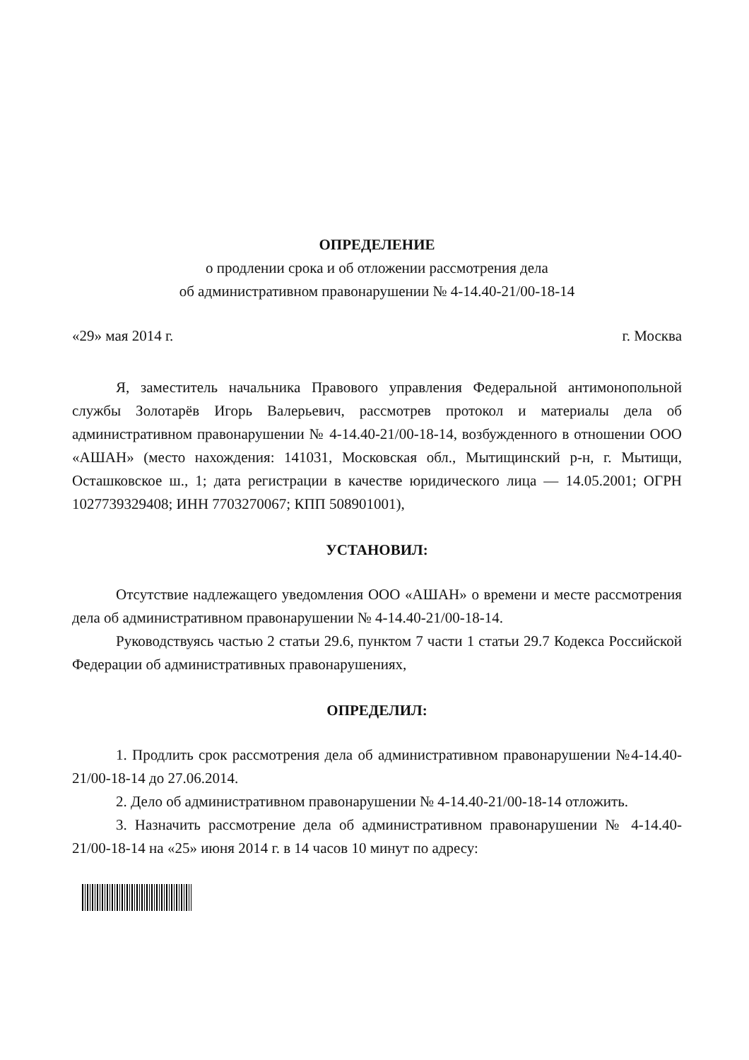ОПРЕДЕЛЕНИЕ
о продлении срока и об отложении рассмотрения дела
об административном правонарушении № 4-14.40-21/00-18-14
«29» мая 2014 г. г. Москва
Я, заместитель начальника Правового управления Федеральной антимонопольной службы Золотарёв Игорь Валерьевич, рассмотрев протокол и материалы дела об административном правонарушении № 4-14.40-21/00-18-14, возбужденного в отношении ООО «АШАН» (место нахождения: 141031, Московская обл., Мытищинский р-н, г. Мытищи, Осташковское ш., 1; дата регистрации в качестве юридического лица — 14.05.2001; ОГРН 1027739329408; ИНН 7703270067; КПП 508901001),
УСТАНОВИЛ:
Отсутствие надлежащего уведомления ООО «АШАН» о времени и месте рассмотрения дела об административном правонарушении № 4-14.40-21/00-18-14.
Руководствуясь частью 2 статьи 29.6, пунктом 7 части 1 статьи 29.7 Кодекса Российской Федерации об административных правонарушениях,
ОПРЕДЕЛИЛ:
1. Продлить срок рассмотрения дела об административном правонарушении №4-14.40-21/00-18-14 до 27.06.2014.
2. Дело об административном правонарушении № 4-14.40-21/00-18-14 отложить.
3. Назначить рассмотрение дела об административном правонарушении № 4-14.40-21/00-18-14 на «25» июня 2014 г. в 14 часов 10 минут по адресу: